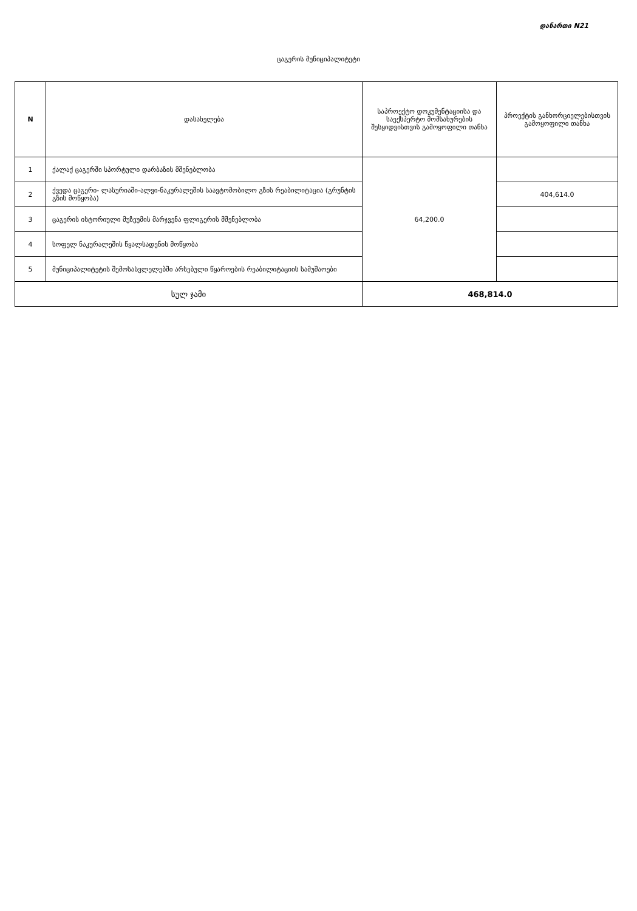დანართი N21
ცაგერის მუნიციპალიტეტი
| N | დასახელება | საპროექტო დოკუმენტაციისა და საექსპერტო მომსახურების შესყიდვისთვის გამოყოფილი თანხა | პროექტის განხორციელებისთვის გამოყოფილი თანხა |
| --- | --- | --- | --- |
| 1 | ქალაქ ცაგერში სპორტული დარბაზის მშენებლობა | 64,200.0 | |
| 2 | ქვედა ცაგერი- ლასურიაში-ალვი-ნაკურალეშის საავტომობილო გზის რეაბილიტაცია (გრუნტის გზის მოწყობა) | | 404,614.0 |
| 3 | ცაგერის ისტორიული მუზეუმის მარჯვენა ფლიგერის მშენებლობა | | |
| 4 | სოფელ ნაკურალეშის წყალსადენის მოწყობა | | |
| 5 | მუნიციპალიტეტის შემოსასვლელებში არსებული წყაროების რეაბილიტაციის სამუშაოები | | |
| სულ ჯამი | | 468,814.0 | |